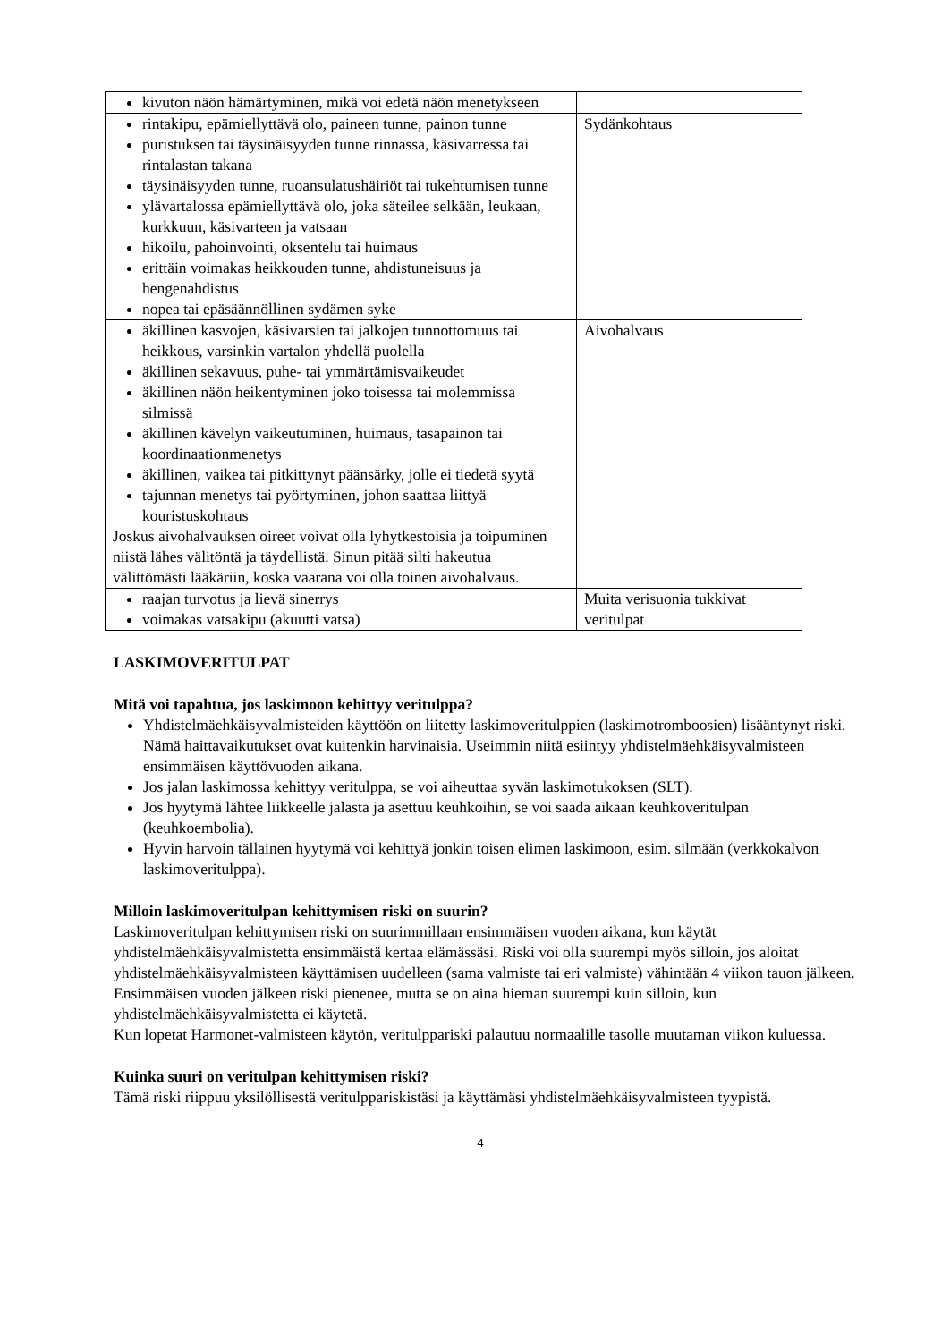| kivuton näön hämärtyminen, mikä voi edetä näön menetykseen | |
| rintakipu, epämiellyttävä olo, paineen tunne, painon tunne puristuksen tai täysinäisyyden tunne rinnassa, käsivarressa tai rintalastan takana täysinäisyyden tunne, ruoansulatushäiriöt tai tukehtumisen tunne ylävartalossa epämiellyttävä olo, joka säteilee selkään, leukaan, kurkkuun, käsivarteen ja vatsaan hikoilu, pahoinvointi, oksentelu tai huimaus erittäin voimakas heikkouden tunne, ahdistuneisuus ja hengenahdistus nopea tai epäsäännöllinen sydämen syke | Sydänkohtaus |
| äkillinen kasvojen, käsivarsien tai jalkojen tunnottomuus tai heikkous, varsinkin vartalon yhdellä puolella äkillinen sekavuus, puhe- tai ymmärtämisvaikeudet äkillinen näön heikentyminen joko toisessa tai molemmissa silmissä äkillinen kävelyn vaikeutuminen, huimaus, tasapainon tai koordinaationmenetys äkillinen, vaikea tai pitkittynyt päänsärky, jolle ei tiedetä syytä tajunnan menetys tai pyörtyminen, johon saattaa liittyä kouristuskohtaus Joskus aivohalvauksen oireet voivat olla lyhytkestoisia ja toipuminen niistä lähes välitöntä ja täydellistä. Sinun pitää silti hakeutua välittömästi lääkäriin, koska vaarana voi olla toinen aivohalvaus. | Aivohalvaus |
| raajan turvotus ja lievä sinerrys voimakas vatsakipu (akuutti vatsa) | Muita verisuonia tukkivat veritulpat |
LASKIMOVERITULPAT
Mitä voi tapahtua, jos laskimoon kehittyy veritulppa?
Yhdistelmäehkäisyvalmisteiden käyttöön on liitetty laskimoveritulppien (laskimotromboosien) lisääntynyt riski. Nämä haittavaikutukset ovat kuitenkin harvinaisia. Useimmin niitä esiintyy yhdistelmäehkäisyvalmisteen ensimmäisen käyttövuoden aikana.
Jos jalan laskimossa kehittyy veritulppa, se voi aiheuttaa syvän laskimotukoksen (SLT).
Jos hyytymä lähtee liikkeelle jalasta ja asettuu keuhkoihin, se voi saada aikaan keuhkoveritulpan (keuhkoembolia).
Hyvin harvoin tällainen hyytymä voi kehittyä jonkin toisen elimen laskimoon, esim. silmään (verkkokalvon laskimoveritulppa).
Milloin laskimoveritulpan kehittymisen riski on suurin?
Laskimoveritulpan kehittymisen riski on suurimmillaan ensimmäisen vuoden aikana, kun käytät yhdistelmäehkäisyvalmistetta ensimmäistä kertaa elämässäsi. Riski voi olla suurempi myös silloin, jos aloitat yhdistelmäehkäisyvalmisteen käyttämisen uudelleen (sama valmiste tai eri valmiste) vähintään 4 viikon tauon jälkeen.
Ensimmäisen vuoden jälkeen riski pienenee, mutta se on aina hieman suurempi kuin silloin, kun yhdistelmäehkäisyvalmistetta ei käytetä.
Kun lopetat Harmonet-valmisteen käytön, veritulppariski palautuu normaalille tasolle muutaman viikon kuluessa.
Kuinka suuri on veritulpan kehittymisen riski?
Tämä riski riippuu yksilöllisestä veritulppariskistäsi ja käyttämäsi yhdistelmäehkäisyvalmisteen tyypistä.
4